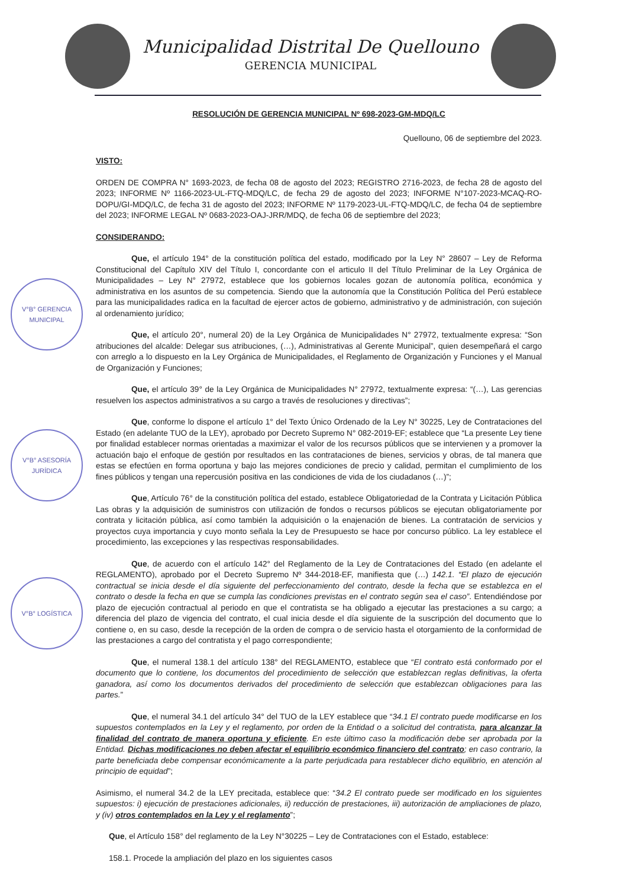Municipalidad Distrital De Quellouno
GERENCIA MUNICIPAL
V°B° GERENCIA MUNICIPAL
V°B° ASESORÍA JURÍDICA
V°B° LOGÍSTICA
RESOLUCIÓN DE GERENCIA MUNICIPAL Nº 698-2023-GM-MDQ/LC
Quellouno, 06 de septiembre del 2023.
VISTO:
ORDEN DE COMPRA N° 1693-2023, de fecha 08 de agosto del 2023; REGISTRO 2716-2023, de fecha 28 de agosto del 2023; INFORME Nº 1166-2023-UL-FTQ-MDQ/LC, de fecha 29 de agosto del 2023; INFORME N°107-2023-MCAQ-RO-DOPU/GI-MDQ/LC, de fecha 31 de agosto del 2023; INFORME Nº 1179-2023-UL-FTQ-MDQ/LC, de fecha 04 de septiembre del 2023; INFORME LEGAL Nº 0683-2023-OAJ-JRR/MDQ, de fecha 06 de septiembre del 2023;
CONSIDERANDO:
Que, el artículo 194° de la constitución política del estado, modificado por la Ley N° 28607 – Ley de Reforma Constitucional del Capítulo XIV del Título I, concordante con el articulo II del Título Preliminar de la Ley Orgánica de Municipalidades – Ley N° 27972, establece que los gobiernos locales gozan de autonomía política, económica y administrativa en los asuntos de su competencia. Siendo que la autonomía que la Constitución Política del Perú establece para las municipalidades radica en la facultad de ejercer actos de gobierno, administrativo y de administración, con sujeción al ordenamiento jurídico;
Que, el artículo 20°, numeral 20) de la Ley Orgánica de Municipalidades N° 27972, textualmente expresa: “Son atribuciones del alcalde: Delegar sus atribuciones, (…), Administrativas al Gerente Municipal”, quien desempeñará el cargo con arreglo a lo dispuesto en la Ley Orgánica de Municipalidades, el Reglamento de Organización y Funciones y el Manual de Organización y Funciones;
Que, el artículo 39° de la Ley Orgánica de Municipalidades N° 27972, textualmente expresa: “(…), Las gerencias resuelven los aspectos administrativos a su cargo a través de resoluciones y directivas”;
Que, conforme lo dispone el artículo 1° del Texto Único Ordenado de la Ley N° 30225, Ley de Contrataciones del Estado (en adelante TUO de la LEY), aprobado por Decreto Supremo N° 082-2019-EF; establece que “La presente Ley tiene por finalidad establecer normas orientadas a maximizar el valor de los recursos públicos que se intervienen y a promover la actuación bajo el enfoque de gestión por resultados en las contrataciones de bienes, servicios y obras, de tal manera que estas se efectúen en forma oportuna y bajo las mejores condiciones de precio y calidad, permitan el cumplimiento de los fines públicos y tengan una repercusión positiva en las condiciones de vida de los ciudadanos (…)”;
Que, Artículo 76° de la constitución política del estado, establece Obligatoriedad de la Contrata y Licitación Pública Las obras y la adquisición de suministros con utilización de fondos o recursos públicos se ejecutan obligatoriamente por contrata y licitación pública, así como también la adquisición o la enajenación de bienes. La contratación de servicios y proyectos cuya importancia y cuyo monto señala la Ley de Presupuesto se hace por concurso público. La ley establece el procedimiento, las excepciones y las respectivas responsabilidades.
Que, de acuerdo con el artículo 142° del Reglamento de la Ley de Contrataciones del Estado (en adelante el REGLAMENTO), aprobado por el Decreto Supremo Nº 344-2018-EF, manifiesta que (…) 142.1. “El plazo de ejecución contractual se inicia desde el día siguiente del perfeccionamiento del contrato, desde la fecha que se establezca en el contrato o desde la fecha en que se cumpla las condiciones previstas en el contrato según sea el caso”. Entendiéndose por plazo de ejecución contractual al periodo en que el contratista se ha obligado a ejecutar las prestaciones a su cargo; a diferencia del plazo de vigencia del contrato, el cual inicia desde el día siguiente de la suscripción del documento que lo contiene o, en su caso, desde la recepción de la orden de compra o de servicio hasta el otorgamiento de la conformidad de las prestaciones a cargo del contratista y el pago correspondiente;
Que, el numeral 138.1 del artículo 138° del REGLAMENTO, establece que “El contrato está conformado por el documento que lo contiene, los documentos del procedimiento de selección que establezcan reglas definitivas, la oferta ganadora, así como los documentos derivados del procedimiento de selección que establezcan obligaciones para las partes.”
Que, el numeral 34.1 del artículo 34° del TUO de la LEY establece que “34.1 El contrato puede modificarse en los supuestos contemplados en la Ley y el reglamento, por orden de la Entidad o a solicitud del contratista, para alcanzar la finalidad del contrato de manera oportuna y eficiente. En este último caso la modificación debe ser aprobada por la Entidad. Dichas modificaciones no deben afectar el equilibrio económico financiero del contrato; en caso contrario, la parte beneficiada debe compensar económicamente a la parte perjudicada para restablecer dicho equilibrio, en atención al principio de equidad”;
Asimismo, el numeral 34.2 de la LEY precitada, establece que: “34.2 El contrato puede ser modificado en los siguientes supuestos: i) ejecución de prestaciones adicionales, ii) reducción de prestaciones, iii) autorización de ampliaciones de plazo, y (iv) otros contemplados en la Ley y el reglamento”;
Que, el Artículo 158° del reglamento de la Ley N°30225 – Ley de Contrataciones con el Estado, establece:
158.1. Procede la ampliación del plazo en los siguientes casos